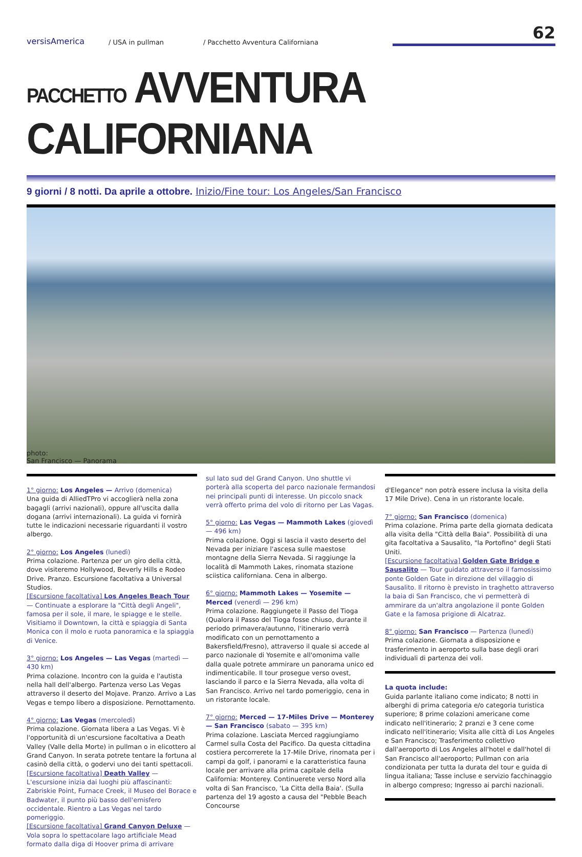versisAmerica
/ USA in pullman
/ Pacchetto Avventura Californiana
62
PACCHETTO AVVENTURA CALIFORNIANA
9 giorni / 8 notti. Da aprile a ottobre. Inizio/Fine tour: Los Angeles/San Francisco
photo:
San Francisco — Panorama
1° giorno: Los Angeles — Arrivo (domenica)
Una guida di AlliedTPro vi accoglierà nella zona bagagli (arrivi nazionali), oppure all'uscita dalla dogana (arrivi internazionali). La guida vi fornirà tutte le indicazioni necessarie riguardanti il vostro albergo.
2° giorno: Los Angeles (lunedì)
Prima colazione. Partenza per un giro della città, dove visiteremo Hollywood, Beverly Hills e Rodeo Drive. Pranzo. Escursione facoltativa a Universal Studios.
[Escursione facoltativa] Los Angeles Beach Tour — Continuate a esplorare la "Città degli Angeli", famosa per il sole, il mare, le spiagge e le stelle. Visitiamo il Downtown, la città e spiaggia di Santa Monica con il molo e ruota panoramica e la spiaggia di Venice.
3° giorno: Los Angeles — Las Vegas (martedì — 430 km)
Prima colazione. Incontro con la guida e l'autista nella hall dell'albergo. Partenza verso Las Vegas attraverso il deserto del Mojave. Pranzo. Arrivo a Las Vegas e tempo libero a disposizione. Pernottamento.
4° giorno: Las Vegas (mercoledì)
Prima colazione. Giornata libera a Las Vegas. Vi è l'opportunità di un'escursione facoltativa a Death Valley (Valle della Morte) in pullman o in elicottero al Grand Canyon. In serata potrete tentare la fortuna al casinò della città, o godervi uno dei tanti spettacoli.
[Escursione facoltativa] Death Valley — L'escursione inizia dai luoghi più affascinanti: Zabriskie Point, Furnace Creek, il Museo del Borace e Badwater, il punto più basso dell'emisfero occidentale. Rientro a Las Vegas nel tardo pomeriggio.
[Escursione facoltativa] Grand Canyon Deluxe — Vola sopra lo spettacolare lago artificiale Mead formato dalla diga di Hoover prima di arrivare
sul lato sud del Grand Canyon. Uno shuttle vi porterà alla scoperta del parco nazionale fermandosi nei principali punti di interesse. Un piccolo snack verrà offerto prima del volo di ritorno per Las Vagas.
5° giorno: Las Vegas — Mammoth Lakes (giovedì — 496 km)
Prima colazione. Oggi si lascia il vasto deserto del Nevada per iniziare l'ascesa sulle maestose montagne della Sierra Nevada. Si raggiunge la località di Mammoth Lakes, rinomata stazione sciistica californiana. Cena in albergo.
6° giorno: Mammoth Lakes — Yosemite — Merced (venerdì — 296 km)
Prima colazione. Raggiungete il Passo del Tioga (Qualora il Passo del Tioga fosse chiuso, durante il periodo primavera/autunno, l'itinerario verrà modificato con un pernottamento a Bakersfield/Fresno), attraverso il quale si accede al parco nazionale di Yosemite e all'omonima valle dalla quale potrete ammirare un panorama unico ed indimenticabile. Il tour prosegue verso ovest, lasciando il parco e la Sierra Nevada, alla volta di San Francisco. Arrivo nel tardo pomeriggio, cena in un ristorante locale.
7° giorno: Merced — 17-Miles Drive — Monterey — San Francisco (sabato — 395 km)
Prima colazione. Lasciata Merced raggiungiamo Carmel sulla Costa del Pacifico. Da questa cittadina costiera percorrerete la 17-Mile Drive, rinomata per i campi da golf, i panorami e la caratteristica fauna locale per arrivare alla prima capitale della California: Monterey. Continuerete verso Nord alla volta di San Francisco, 'La Citta della Baia'. (Sulla partenza del 19 agosto a causa del "Pebble Beach Concourse
d'Elegance" non potrà essere inclusa la visita della 17 Mile Drive). Cena in un ristorante locale.
7° giorno: San Francisco (domenica)
Prima colazione. Prima parte della giornata dedicata alla visita della "Città della Baia". Possibilità di una gita facoltativa a Sausalito, "la Portofino" degli Stati Uniti.
[Escursione facoltativa] Golden Gate Bridge e Sausalito — Tour guidato attraverso il famosissimo ponte Golden Gate in direzione del villaggio di Sausalito. Il ritorno è previsto in traghetto attraverso la baia di San Francisco, che vi permetterà di ammirare da un'altra angolazione il ponte Golden Gate e la famosa prigione di Alcatraz.
8° giorno: San Francisco — Partenza (lunedì)
Prima colazione. Giornata a disposizione e trasferimento in aeroporto sulla base degli orari individuali di partenza dei voli.
La quota include:
Guida parlante italiano come indicato; 8 notti in alberghi di prima categoria e/o categoria turistica superiore; 8 prime colazioni americane come indicato nell'itinerario; 2 pranzi e 3 cene come indicato nell'itinerario; Visita alle città di Los Angeles e San Francisco; Trasferimento collettivo dall'aeroporto di Los Angeles all'hotel e dall'hotel di San Francisco all'aeroporto; Pullman con aria condizionata per tutta la durata del tour e guida di lingua italiana; Tasse incluse e servizio facchinaggio in albergo compreso; Ingresso ai parchi nazionali.